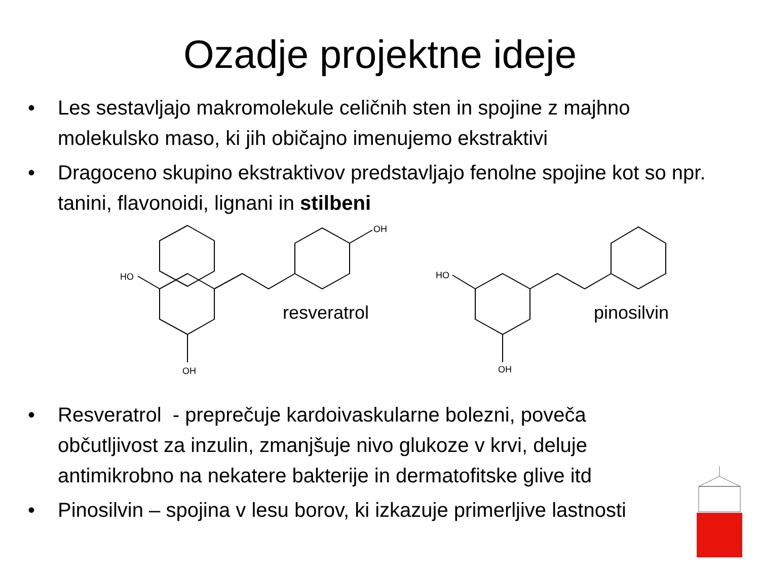Ozadje projektne ideje
• Les sestavljajo makromolekule celičnih sten in spojine z majhno molekulsko maso, ki jih običajno imenujemo ekstraktivi
• Dragoceno skupino ekstraktivov predstavljajo fenolne spojine kot so npr. tanini, flavonoidi, lignani in stilbeni
OH
HO
OH
HO
OH
resveratrol pinosilvin
• Resveratrol - preprečuje kardoivaskularne bolezni, poveča občutljivost za inzulin, zmanjšuje nivo glukoze v krvi, deluje antimikrobno na nekatere bakterije in dermatofitske glive itd
• Pinosilvin – spojina v lesu borov, ki izkazuje primerljive lastnosti